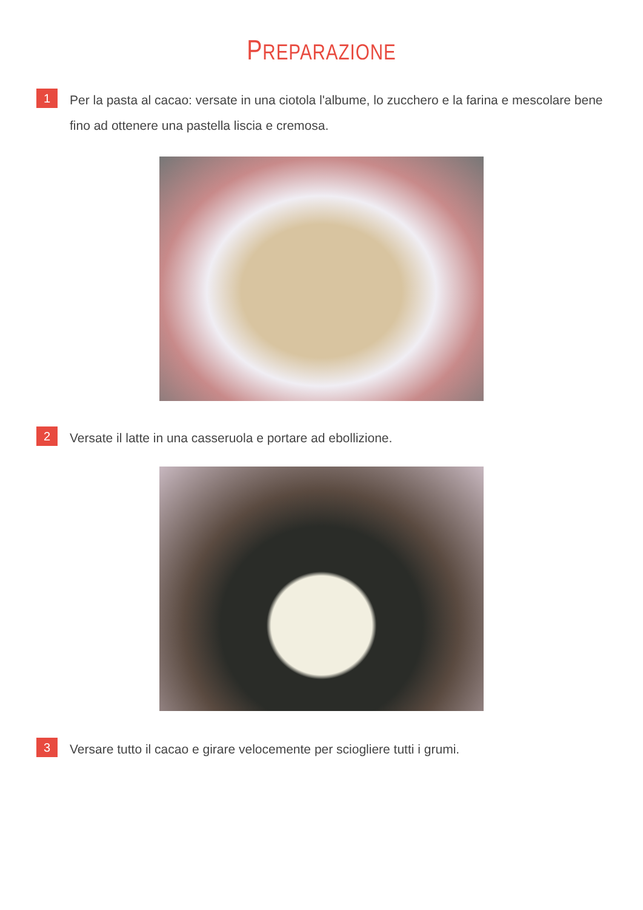PREPARAZIONE
1
Per la pasta al cacao: versate in una ciotola l'albume, lo zucchero e la farina e mescolare bene fino ad ottenere una pastella liscia e cremosa.
2
Versate il latte in una casseruola e portare ad ebollizione.
3
Versare tutto il cacao e girare velocemente per sciogliere tutti i grumi.